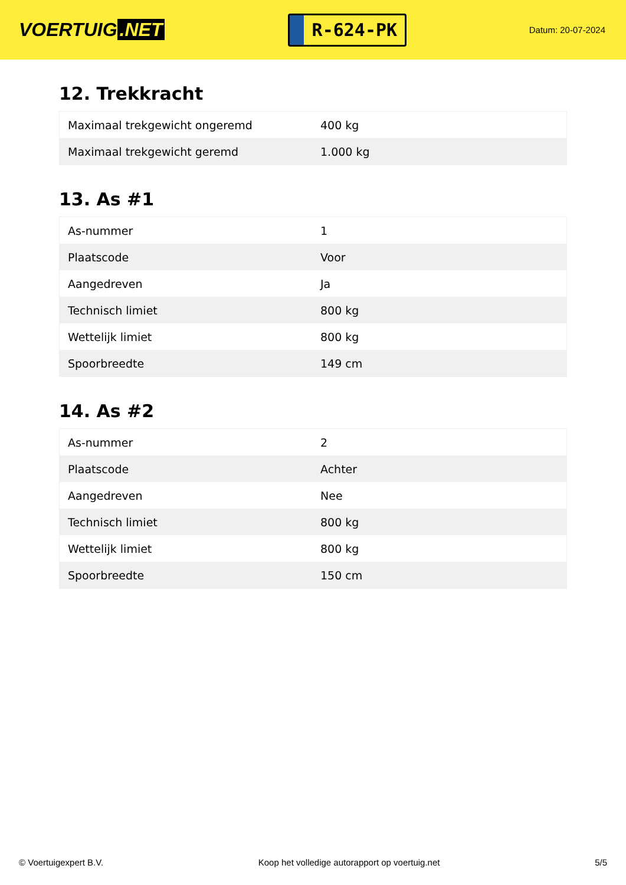VOERTUIG.NET
R-624-PK
Datum: 20-07-2024
12. Trekkracht
| Maximaal trekgewicht ongeremd | 400 kg |
| Maximaal trekgewicht geremd | 1.000 kg |
13. As #1
| As-nummer | 1 |
| Plaatscode | Voor |
| Aangedreven | Ja |
| Technisch limiet | 800 kg |
| Wettelijk limiet | 800 kg |
| Spoorbreedte | 149 cm |
14. As #2
| As-nummer | 2 |
| Plaatscode | Achter |
| Aangedreven | Nee |
| Technisch limiet | 800 kg |
| Wettelijk limiet | 800 kg |
| Spoorbreedte | 150 cm |
© Voertuigexpert B.V. Koop het volledige autorapport op voertuig.net 5/5